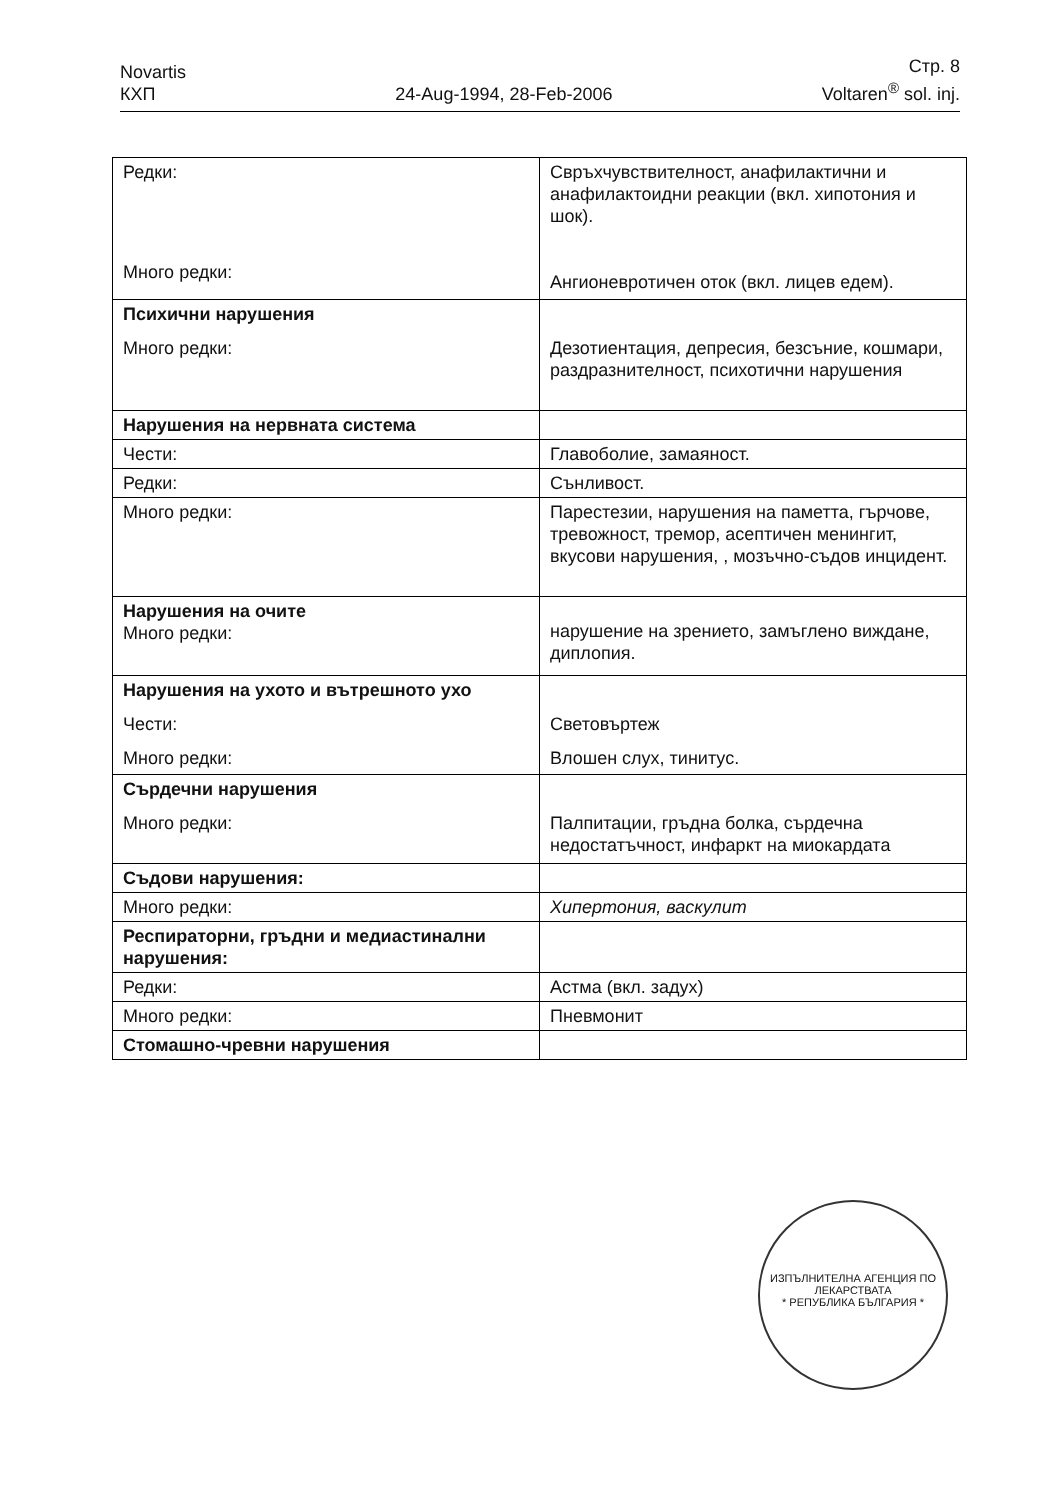Novartis
КХП
24-Aug-1994, 28-Feb-2006
Стр. 8
Voltaren<sup>®</sup> sol. inj.
| Редки: Много редки: | Свръхчувствителност, анафилактични и анафилактоидни реакции (вкл. хипотония и шок). Ангионевротичен оток (вкл. лицев едем). |
| Психични нарушения Много редки: | Дезотиентация, депресия, безсъние, кошмари, раздразнителност, психотични нарушения |
| Нарушения на нервната система | |
| Чести: | Главоболие, замаяност. |
| Редки: | Сънливост. |
| Много редки: | Парестезии, нарушения на паметта, гърчове, тревожност, тремор, асептичен менингит, вкусови нарушения, , мозъчно-съдов инцидент. |
| Нарушения на очите Много редки: | нарушение на зрението, замъглено виждане, диплопия. |
| Нарушения на ухото и вътрешното ухо Чести: Много редки: | Световъртеж Влошен слух, тинитус. |
| Сърдечни нарушения Много редки: | Палпитации, гръдна болка, сърдечна недостатъчност, инфаркт на миокардата |
| Съдови нарушения: | |
| Много редки: | Хипертония, васкулит |
| Респираторни, гръдни и медиастинални нарушения: | |
| Редки: | Астма (вкл. задух) |
| Много редки: | Пневмонит |
| Стомашно-чревни нарушения | |
ИЗПЪЛНИТЕЛНА АГЕНЦИЯ ПО ЛЕКАРСТВАТА
* РЕПУБЛИКА БЪЛГАРИЯ *